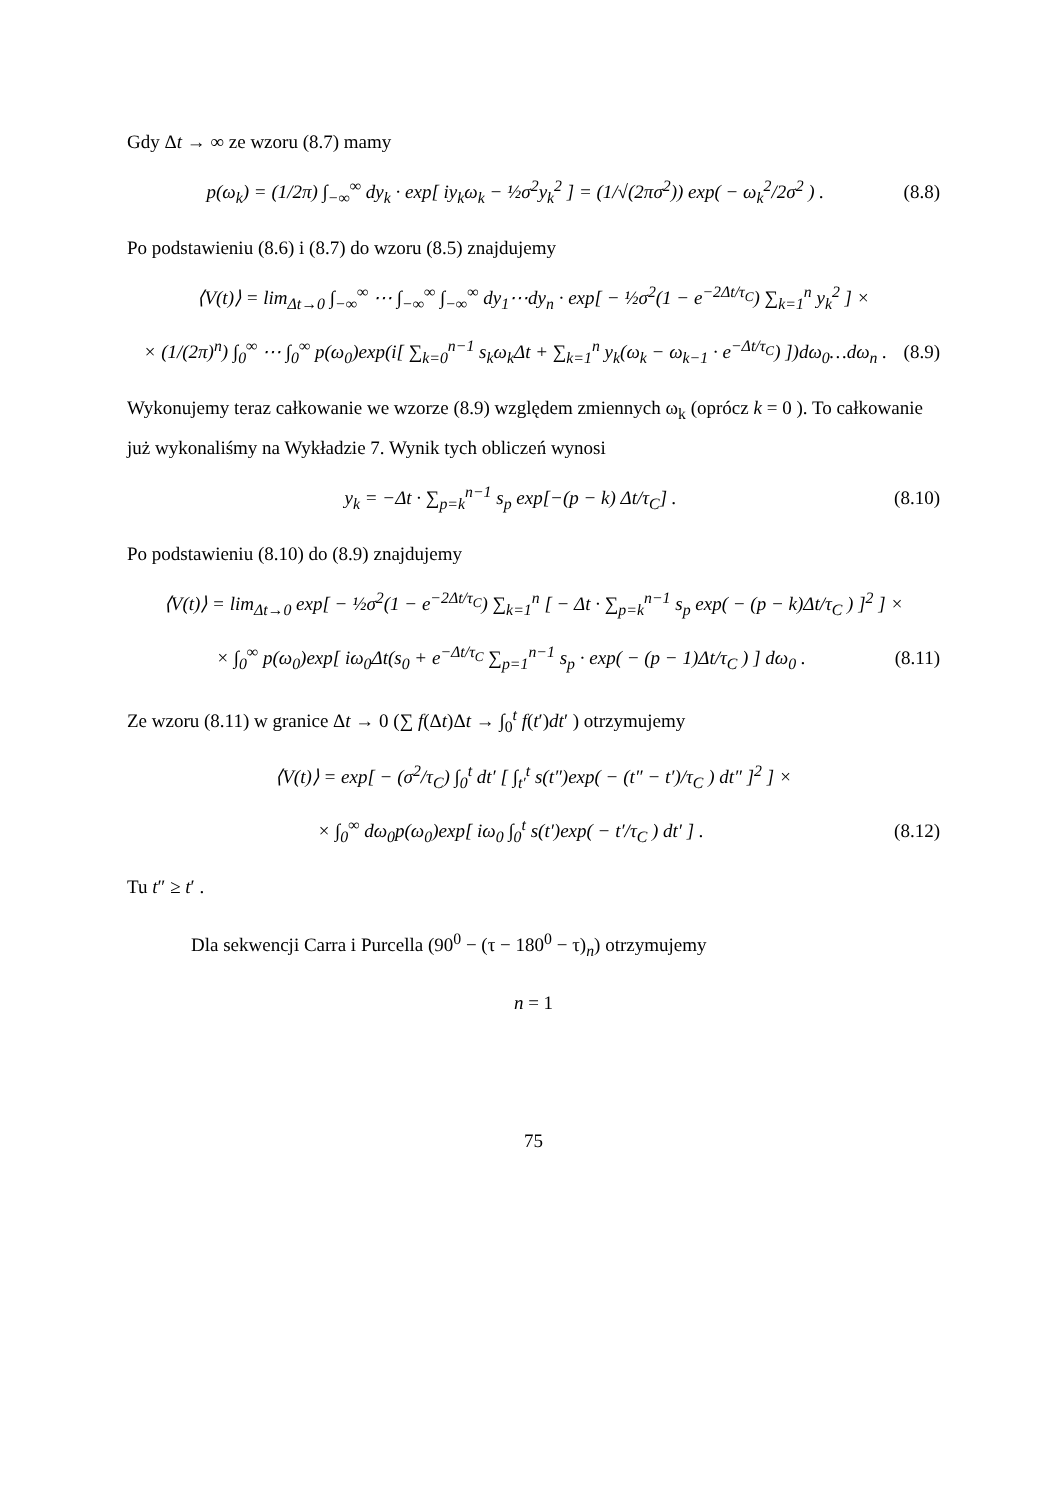Gdy Δt → ∞ ze wzoru (8.7) mamy
p(ω<sub>k</sub>) = (1/2π) ∫<sub>−∞</sub><sup>∞</sup> dy<sub>k</sub> · exp[ iy<sub>k</sub>ω<sub>k</sub> − ½σ<sup>2</sup>y<sub>k</sub><sup>2</sup> ] = (1/√(2πσ<sup>2</sup>)) exp( − ω<sub>k</sub><sup>2</sup>/2σ<sup>2</sup> ) .
(8.8)
Po podstawieniu (8.6) i (8.7) do wzoru (8.5) znajdujemy
⟨V(t)⟩ = lim<sub>Δt→0</sub> ∫<sub>−∞</sub><sup>∞</sup> ⋯ ∫<sub>−∞</sub><sup>∞</sup> ∫<sub>−∞</sub><sup>∞</sup> dy<sub>1</sub>⋯dy<sub>n</sub> · exp[ − ½σ<sup>2</sup>(1 − e<sup>−2Δt/τ<sub>C</sub></sup>) ∑<sub>k=1</sub><sup>n</sup> y<sub>k</sub><sup>2</sup> ] ×
× (1/(2π)<sup>n</sup>) ∫<sub>0</sub><sup>∞</sup> ⋯ ∫<sub>0</sub><sup>∞</sup> p(ω<sub>0</sub>)exp(i[ ∑<sub>k=0</sub><sup>n−1</sup> s<sub>k</sub>ω<sub>k</sub>Δt + ∑<sub>k=1</sub><sup>n</sup> y<sub>k</sub>(ω<sub>k</sub> − ω<sub>k−1</sub> · e<sup>−Δt/τ<sub>C</sub></sup>) ])dω<sub>0</sub>…dω<sub>n</sub> .
(8.9)
Wykonujemy teraz całkowanie we wzorze (8.9) względem zmiennych ω<sub>k</sub> (oprócz k = 0 ). To całkowanie już wykonaliśmy na Wykładzie 7. Wynik tych obliczeń wynosi
y<sub>k</sub> = −Δt · ∑<sub>p=k</sub><sup>n−1</sup> s<sub>p</sub> exp[−(p − k) Δt/τ<sub>C</sub>] .
(8.10)
Po podstawieniu (8.10) do (8.9) znajdujemy
⟨V(t)⟩ = lim<sub>Δt→0</sub> exp[ − ½σ<sup>2</sup>(1 − e<sup>−2Δt/τ<sub>C</sub></sup>) ∑<sub>k=1</sub><sup>n</sup> [ − Δt · ∑<sub>p=k</sub><sup>n−1</sup> s<sub>p</sub> exp( − (p − k)Δt/τ<sub>C</sub> ) ]<sup>2</sup> ] ×
× ∫<sub>0</sub><sup>∞</sup> p(ω<sub>0</sub>)exp[ iω<sub>0</sub>Δt(s<sub>0</sub> + e<sup>−Δt/τ<sub>C</sub></sup> ∑<sub>p=1</sub><sup>n−1</sup> s<sub>p</sub> · exp( − (p − 1)Δt/τ<sub>C</sub> ) ] dω<sub>0</sub> .
(8.11)
Ze wzoru (8.11) w granice Δt → 0 (∑ f(Δt)Δt → ∫<sub>0</sub><sup>t</sup> f(t′)dt′ ) otrzymujemy
⟨V(t)⟩ = exp[ − (σ<sup>2</sup>/τ<sub>C</sub>) ∫<sub>0</sub><sup>t</sup> dt′ [ ∫<sub>t′</sub><sup>t</sup> s(t″)exp( − (t″ − t′)/τ<sub>C</sub> ) dt″ ]<sup>2</sup> ] ×
× ∫<sub>0</sub><sup>∞</sup> dω<sub>0</sub>p(ω<sub>0</sub>)exp[ iω<sub>0</sub> ∫<sub>0</sub><sup>t</sup> s(t′)exp( − t′/τ<sub>C</sub> ) dt′ ] .
(8.12)
Tu t″ ≥ t′ .
Dla sekwencji Carra i Purcella (90<sup>0</sup> − (τ − 180<sup>0</sup> − τ)<sub>n</sub>) otrzymujemy
n = 1
75